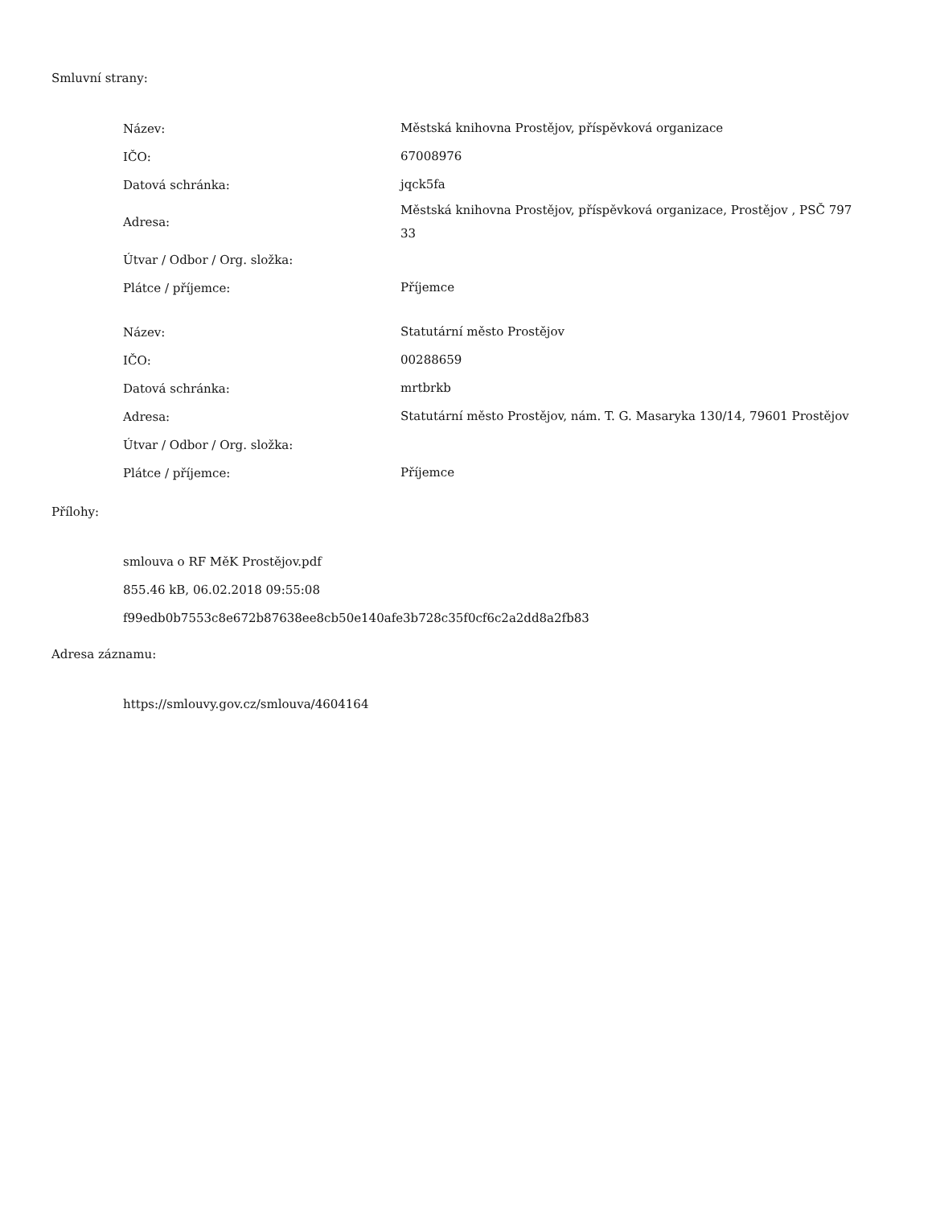Smluvní strany:
| Název: | Městská knihovna Prostějov, příspěvková organizace |
| IČO: | 67008976 |
| Datová schránka: | jqck5fa |
| Adresa: | Městská knihovna Prostějov, příspěvková organizace, Prostějov , PSČ 797 33 |
| Útvar / Odbor / Org. složka: | |
| Plátce / příjemce: | Příjemce |
| Název: | Statutární město Prostějov |
| IČO: | 00288659 |
| Datová schránka: | mrtbrkb |
| Adresa: | Statutární město Prostějov, nám. T. G. Masaryka 130/14, 79601 Prostějov |
| Útvar / Odbor / Org. složka: | |
| Plátce / příjemce: | Příjemce |
Přílohy:
smlouva o RF MěK Prostějov.pdf
855.46 kB, 06.02.2018 09:55:08
f99edb0b7553c8e672b87638ee8cb50e140afe3b728c35f0cf6c2a2dd8a2fb83
Adresa záznamu:
https://smlouvy.gov.cz/smlouva/4604164